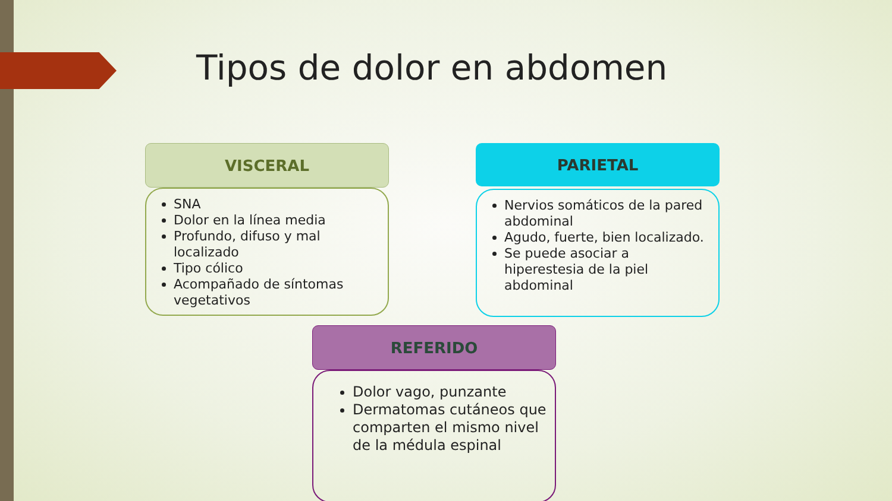Tipos de dolor en abdomen
VISCERAL
SNA
Dolor en la línea media
Profundo, difuso y mal localizado
Tipo cólico
Acompañado de síntomas vegetativos
PARIETAL
Nervios somáticos de la pared abdominal
Agudo, fuerte, bien localizado.
Se puede asociar a hiperestesia de la piel abdominal
REFERIDO
Dolor vago, punzante
Dermatomas cutáneos que comparten el mismo nivel de la médula espinal